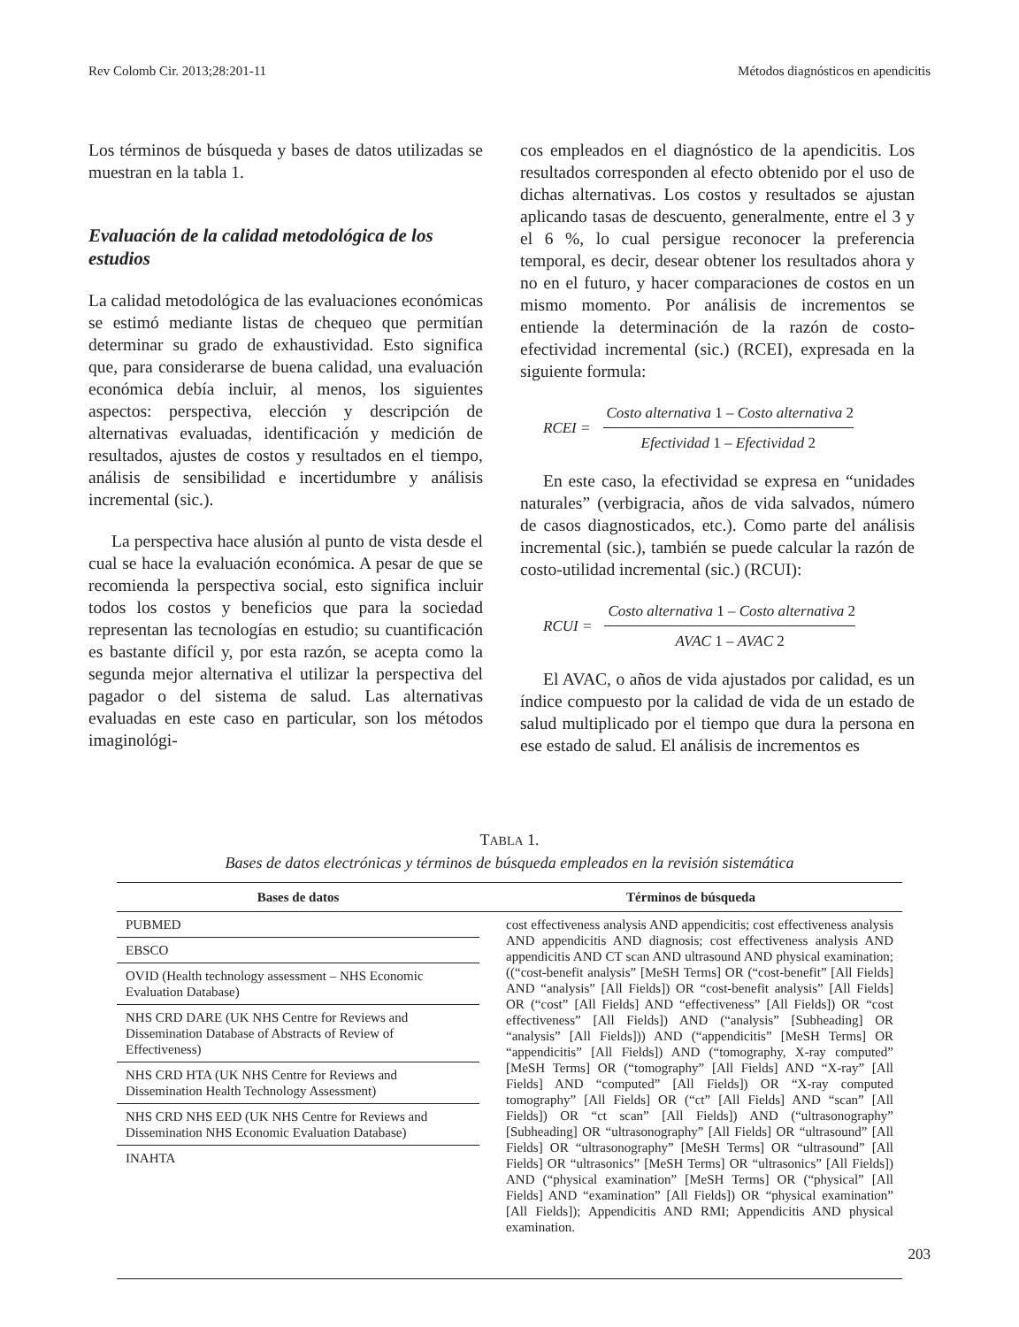Rev Colomb Cir. 2013;28:201-11 Métodos diagnósticos en apendicitis
Los términos de búsqueda y bases de datos utilizadas se muestran en la tabla 1.
Evaluación de la calidad metodológica de los estudios
La calidad metodológica de las evaluaciones económicas se estimó mediante listas de chequeo que permitían determinar su grado de exhaustividad. Esto significa que, para considerarse de buena calidad, una evaluación económica debía incluir, al menos, los siguientes aspectos: perspectiva, elección y descripción de alternativas evaluadas, identificación y medición de resultados, ajustes de costos y resultados en el tiempo, análisis de sensibilidad e incertidumbre y análisis incremental (sic.).
La perspectiva hace alusión al punto de vista desde el cual se hace la evaluación económica. A pesar de que se recomienda la perspectiva social, esto significa incluir todos los costos y beneficios que para la sociedad representan las tecnologías en estudio; su cuantificación es bastante difícil y, por esta razón, se acepta como la segunda mejor alternativa el utilizar la perspectiva del pagador o del sistema de salud. Las alternativas evaluadas en este caso en particular, son los métodos imaginológi-
cos empleados en el diagnóstico de la apendicitis. Los resultados corresponden al efecto obtenido por el uso de dichas alternativas. Los costos y resultados se ajustan aplicando tasas de descuento, generalmente, entre el 3 y el 6 %, lo cual persigue reconocer la preferencia temporal, es decir, desear obtener los resultados ahora y no en el futuro, y hacer comparaciones de costos en un mismo momento. Por análisis de incrementos se entiende la determinación de la razón de costo-efectividad incremental (sic.) (RCEI), expresada en la siguiente formula:
RCEI =
Costo alternativa 1 – Costo alternativa 2
Efectividad 1 – Efectividad 2
En este caso, la efectividad se expresa en “unidades naturales” (verbigracia, años de vida salvados, número de casos diagnosticados, etc.). Como parte del análisis incremental (sic.), también se puede calcular la razón de costo-utilidad incremental (sic.) (RCUI):
RCUI =
Costo alternativa 1 – Costo alternativa 2
AVAC 1 – AVAC 2
El AVAC, o años de vida ajustados por calidad, es un índice compuesto por la calidad de vida de un estado de salud multiplicado por el tiempo que dura la persona en ese estado de salud. El análisis de incrementos es
TABLA 1.
Bases de datos electrónicas y términos de búsqueda empleados en la revisión sistemática
| Bases de datos | Términos de búsqueda |
| --- | --- |
| PUBMED | cost effectiveness analysis AND appendicitis; cost effectiveness analysis AND appendicitis AND diagnosis; cost effectiveness analysis AND appendicitis AND CT scan AND ultrasound AND physical examination; ((“cost-benefit analysis” [MeSH Terms] OR (“cost-benefit” [All Fields] AND “analysis” [All Fields]) OR “cost-benefit analysis” [All Fields] OR (“cost” [All Fields] AND “effectiveness” [All Fields]) OR “cost effectiveness” [All Fields]) AND (“analysis” [Subheading] OR “analysis” [All Fields])) AND (“appendicitis” [MeSH Terms] OR “appendicitis” [All Fields]) AND (“tomography, X-ray computed” [MeSH Terms] OR (“tomography” [All Fields] AND “X-ray” [All Fields] AND “computed” [All Fields]) OR “X-ray computed tomography” [All Fields] OR (“ct” [All Fields] AND “scan” [All Fields]) OR “ct scan” [All Fields]) AND (“ultrasonography” [Subheading] OR “ultrasonography” [All Fields] OR “ultrasound” [All Fields] OR “ultrasonography” [MeSH Terms] OR “ultrasound” [All Fields] OR “ultrasonics” [MeSH Terms] OR “ultrasonics” [All Fields]) AND (“physical examination” [MeSH Terms] OR (“physical” [All Fields] AND “examination” [All Fields]) OR “physical examination” [All Fields]); Appendicitis AND RMI; Appendicitis AND physical examination. |
| EBSCO | |
| OVID (Health technology assessment – NHS Economic Evaluation Database) | |
| NHS CRD DARE (UK NHS Centre for Reviews and Dissemination Database of Abstracts of Review of Effectiveness) | |
| NHS CRD HTA (UK NHS Centre for Reviews and Dissemination Health Technology Assessment) | |
| NHS CRD NHS EED (UK NHS Centre for Reviews and Dissemination NHS Economic Evaluation Database) | |
| INAHTA | |
203